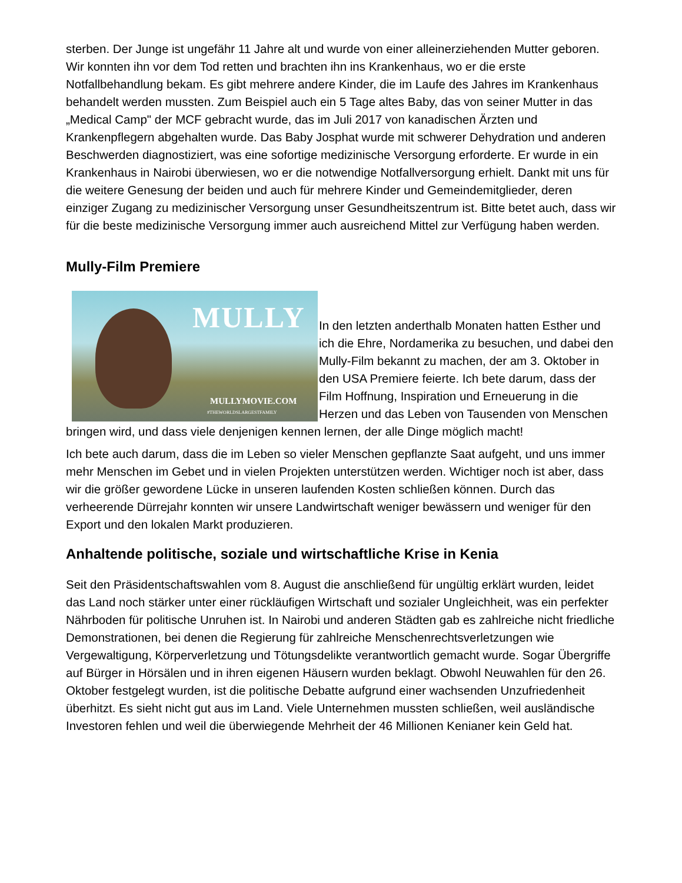sterben. Der Junge ist ungefähr 11 Jahre alt und wurde von einer alleinerziehenden Mutter geboren. Wir konnten ihn vor dem Tod retten und brachten ihn ins Krankenhaus, wo er die erste Notfallbehandlung bekam. Es gibt mehrere andere Kinder, die im Laufe des Jahres im Krankenhaus behandelt werden mussten. Zum Beispiel auch ein 5 Tage altes Baby, das von seiner Mutter in das „Medical Camp" der MCF gebracht wurde, das im Juli 2017 von kanadischen Ärzten und Krankenpflegern abgehalten wurde. Das Baby Josphat wurde mit schwerer Dehydration und anderen Beschwerden diagnostiziert, was eine sofortige medizinische Versorgung erforderte. Er wurde in ein Krankenhaus in Nairobi überwiesen, wo er die notwendige Notfallversorgung erhielt. Dankt mit uns für die weitere Genesung der beiden und auch für mehrere Kinder und Gemeindemitglieder, deren einziger Zugang zu medizinischer Versorgung unser Gesundheitszentrum ist. Bitte betet auch, dass wir für die beste medizinische Versorgung immer auch ausreichend Mittel zur Verfügung haben werden.
Mully-Film Premiere
MULLY
MULLYMOVIE.COM
#THEWORLDSLARGESTFAMILY
In den letzten anderthalb Monaten hatten Esther und ich die Ehre, Nordamerika zu besuchen, und dabei den Mully-Film bekannt zu machen, der am 3. Oktober in den USA Premiere feierte. Ich bete darum, dass der Film Hoffnung, Inspiration und Erneuerung in die Herzen und das Leben von Tausenden von Menschen bringen wird, und dass viele denjenigen kennen lernen, der alle Dinge möglich macht!
Ich bete auch darum, dass die im Leben so vieler Menschen gepflanzte Saat aufgeht, und uns immer mehr Menschen im Gebet und in vielen Projekten unterstützen werden. Wichtiger noch ist aber, dass wir die größer gewordene Lücke in unseren laufenden Kosten schließen können. Durch das verheerende Dürrejahr konnten wir unsere Landwirtschaft weniger bewässern und weniger für den Export und den lokalen Markt produzieren.
Anhaltende politische, soziale und wirtschaftliche Krise in Kenia
Seit den Präsidentschaftswahlen vom 8. August die anschließend für ungültig erklärt wurden, leidet das Land noch stärker unter einer rückläufigen Wirtschaft und sozialer Ungleichheit, was ein perfekter Nährboden für politische Unruhen ist. In Nairobi und anderen Städten gab es zahlreiche nicht friedliche Demonstrationen, bei denen die Regierung für zahlreiche Menschenrechtsverletzungen wie Vergewaltigung, Körperverletzung und Tötungsdelikte verantwortlich gemacht wurde. Sogar Übergriffe auf Bürger in Hörsälen und in ihren eigenen Häusern wurden beklagt. Obwohl Neuwahlen für den 26. Oktober festgelegt wurden, ist die politische Debatte aufgrund einer wachsenden Unzufriedenheit überhitzt. Es sieht nicht gut aus im Land. Viele Unternehmen mussten schließen, weil ausländische Investoren fehlen und weil die überwiegende Mehrheit der 46 Millionen Kenianer kein Geld hat.